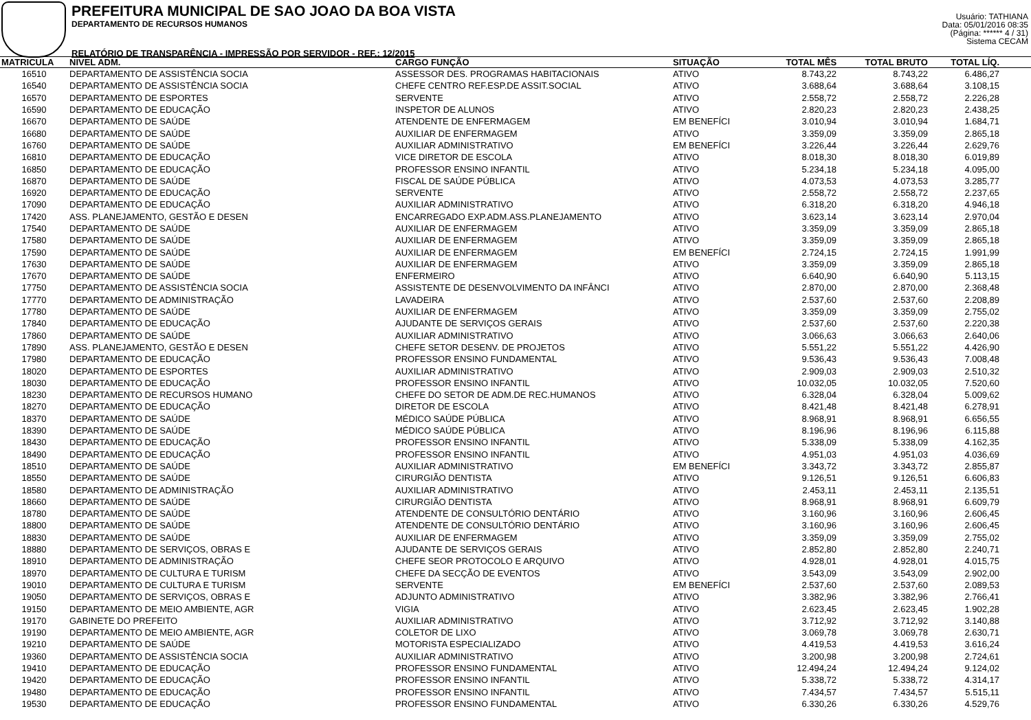PREFEITURA MUNICIPAL DE SAO JOAO DA BOA VISTA
DEPARTAMENTO DE RECURSOS HUMANOS
RELATÓRIO DE TRANSPARÊNCIA - IMPRESSÃO POR SERVIDOR - REF.: 12/2015
Usuário: TATHIANA
Data: 05/01/2016 08:35
(Página: ****** 4 / 31)
Sistema CECAM
| MATRICULA | NIVEL ADM. | CARGO FUNÇÃO | SITUAÇÃO | TOTAL MÊS | TOTAL BRUTO | TOTAL LÍQ. | |
| --- | --- | --- | --- | --- | --- | --- | --- |
| 16510 | DEPARTAMENTO DE ASSISTÊNCIA SOCIA | ASSESSOR DES. PROGRAMAS HABITACIONAIS | ATIVO | 8.743,22 | 8.743,22 | 6.486,27 | |
| 16540 | DEPARTAMENTO DE ASSISTÊNCIA SOCIA | CHEFE CENTRO REF.ESP.DE ASSIT.SOCIAL | ATIVO | 3.688,64 | 3.688,64 | 3.108,15 | |
| 16570 | DEPARTAMENTO DE ESPORTES | SERVENTE | ATIVO | 2.558,72 | 2.558,72 | 2.226,28 | |
| 16590 | DEPARTAMENTO DE EDUCAÇÃO | INSPETOR DE ALUNOS | ATIVO | 2.820,23 | 2.820,23 | 2.438,25 | |
| 16670 | DEPARTAMENTO DE SAÚDE | ATENDENTE DE ENFERMAGEM | EM BENEFÍCI | 3.010,94 | 3.010,94 | 1.684,71 | |
| 16680 | DEPARTAMENTO DE SAÚDE | AUXILIAR DE ENFERMAGEM | ATIVO | 3.359,09 | 3.359,09 | 2.865,18 | |
| 16760 | DEPARTAMENTO DE SAÚDE | AUXILIAR ADMINISTRATIVO | EM BENEFÍCI | 3.226,44 | 3.226,44 | 2.629,76 | |
| 16810 | DEPARTAMENTO DE EDUCAÇÃO | VICE DIRETOR DE ESCOLA | ATIVO | 8.018,30 | 8.018,30 | 6.019,89 | |
| 16850 | DEPARTAMENTO DE EDUCAÇÃO | PROFESSOR ENSINO INFANTIL | ATIVO | 5.234,18 | 5.234,18 | 4.095,00 | |
| 16870 | DEPARTAMENTO DE SAÚDE | FISCAL DE SAÚDE PÚBLICA | ATIVO | 4.073,53 | 4.073,53 | 3.285,77 | |
| 16920 | DEPARTAMENTO DE EDUCAÇÃO | SERVENTE | ATIVO | 2.558,72 | 2.558,72 | 2.237,65 | |
| 17090 | DEPARTAMENTO DE EDUCAÇÃO | AUXILIAR ADMINISTRATIVO | ATIVO | 6.318,20 | 6.318,20 | 4.946,18 | |
| 17420 | ASS. PLANEJAMENTO, GESTÃO E DESEN | ENCARREGADO EXP.ADM.ASS.PLANEJAMENTO | ATIVO | 3.623,14 | 3.623,14 | 2.970,04 | |
| 17540 | DEPARTAMENTO DE SAÚDE | AUXILIAR DE ENFERMAGEM | ATIVO | 3.359,09 | 3.359,09 | 2.865,18 | |
| 17580 | DEPARTAMENTO DE SAÚDE | AUXILIAR DE ENFERMAGEM | ATIVO | 3.359,09 | 3.359,09 | 2.865,18 | |
| 17590 | DEPARTAMENTO DE SAÚDE | AUXILIAR DE ENFERMAGEM | EM BENEFÍCI | 2.724,15 | 2.724,15 | 1.991,99 | |
| 17630 | DEPARTAMENTO DE SAÚDE | AUXILIAR DE ENFERMAGEM | ATIVO | 3.359,09 | 3.359,09 | 2.865,18 | |
| 17670 | DEPARTAMENTO DE SAÚDE | ENFERMEIRO | ATIVO | 6.640,90 | 6.640,90 | 5.113,15 | |
| 17750 | DEPARTAMENTO DE ASSISTÊNCIA SOCIA | ASSISTENTE DE DESENVOLVIMENTO DA INFÂNCI | ATIVO | 2.870,00 | 2.870,00 | 2.368,48 | |
| 17770 | DEPARTAMENTO DE ADMINISTRAÇÃO | LAVADEIRA | ATIVO | 2.537,60 | 2.537,60 | 2.208,89 | |
| 17780 | DEPARTAMENTO DE SAÚDE | AUXILIAR DE ENFERMAGEM | ATIVO | 3.359,09 | 3.359,09 | 2.755,02 | |
| 17840 | DEPARTAMENTO DE EDUCAÇÃO | AJUDANTE DE SERVIÇOS GERAIS | ATIVO | 2.537,60 | 2.537,60 | 2.220,38 | |
| 17860 | DEPARTAMENTO DE SAÚDE | AUXILIAR ADMINISTRATIVO | ATIVO | 3.066,63 | 3.066,63 | 2.640,06 | |
| 17890 | ASS. PLANEJAMENTO, GESTÃO E DESEN | CHEFE SETOR DESENV. DE PROJETOS | ATIVO | 5.551,22 | 5.551,22 | 4.426,90 | |
| 17980 | DEPARTAMENTO DE EDUCAÇÃO | PROFESSOR ENSINO FUNDAMENTAL | ATIVO | 9.536,43 | 9.536,43 | 7.008,48 | |
| 18020 | DEPARTAMENTO DE ESPORTES | AUXILIAR ADMINISTRATIVO | ATIVO | 2.909,03 | 2.909,03 | 2.510,32 | |
| 18030 | DEPARTAMENTO DE EDUCAÇÃO | PROFESSOR ENSINO INFANTIL | ATIVO | 10.032,05 | 10.032,05 | 7.520,60 | |
| 18230 | DEPARTAMENTO DE RECURSOS HUMANO | CHEFE DO SETOR DE ADM.DE REC.HUMANOS | ATIVO | 6.328,04 | 6.328,04 | 5.009,62 | |
| 18270 | DEPARTAMENTO DE EDUCAÇÃO | DIRETOR DE ESCOLA | ATIVO | 8.421,48 | 8.421,48 | 6.278,91 | |
| 18370 | DEPARTAMENTO DE SAÚDE | MÉDICO SAÚDE PÚBLICA | ATIVO | 8.968,91 | 8.968,91 | 6.656,55 | |
| 18390 | DEPARTAMENTO DE SAÚDE | MÉDICO SAÚDE PÚBLICA | ATIVO | 8.196,96 | 8.196,96 | 6.115,88 | |
| 18430 | DEPARTAMENTO DE EDUCAÇÃO | PROFESSOR ENSINO INFANTIL | ATIVO | 5.338,09 | 5.338,09 | 4.162,35 | |
| 18490 | DEPARTAMENTO DE EDUCAÇÃO | PROFESSOR ENSINO INFANTIL | ATIVO | 4.951,03 | 4.951,03 | 4.036,69 | |
| 18510 | DEPARTAMENTO DE SAÚDE | AUXILIAR ADMINISTRATIVO | EM BENEFÍCI | 3.343,72 | 3.343,72 | 2.855,87 | |
| 18550 | DEPARTAMENTO DE SAÚDE | CIRURGIÃO DENTISTA | ATIVO | 9.126,51 | 9.126,51 | 6.606,83 | |
| 18580 | DEPARTAMENTO DE ADMINISTRAÇÃO | AUXILIAR ADMINISTRATIVO | ATIVO | 2.453,11 | 2.453,11 | 2.135,51 | |
| 18660 | DEPARTAMENTO DE SAÚDE | CIRURGIÃO DENTISTA | ATIVO | 8.968,91 | 8.968,91 | 6.609,79 | |
| 18780 | DEPARTAMENTO DE SAÚDE | ATENDENTE DE CONSULTÓRIO DENTÁRIO | ATIVO | 3.160,96 | 3.160,96 | 2.606,45 | |
| 18800 | DEPARTAMENTO DE SAÚDE | ATENDENTE DE CONSULTÓRIO DENTÁRIO | ATIVO | 3.160,96 | 3.160,96 | 2.606,45 | |
| 18830 | DEPARTAMENTO DE SAÚDE | AUXILIAR DE ENFERMAGEM | ATIVO | 3.359,09 | 3.359,09 | 2.755,02 | |
| 18880 | DEPARTAMENTO DE SERVIÇOS, OBRAS E | AJUDANTE DE SERVIÇOS GERAIS | ATIVO | 2.852,80 | 2.852,80 | 2.240,71 | |
| 18910 | DEPARTAMENTO DE ADMINISTRAÇÃO | CHEFE SEOR PROTOCOLO E ARQUIVO | ATIVO | 4.928,01 | 4.928,01 | 4.015,75 | |
| 18970 | DEPARTAMENTO DE CULTURA E TURISM | CHEFE DA SECÇÃO DE EVENTOS | ATIVO | 3.543,09 | 3.543,09 | 2.902,00 | |
| 19010 | DEPARTAMENTO DE CULTURA E TURISM | SERVENTE | EM BENEFÍCI | 2.537,60 | 2.537,60 | 2.089,53 | |
| 19050 | DEPARTAMENTO DE SERVIÇOS, OBRAS E | ADJUNTO ADMINISTRATIVO | ATIVO | 3.382,96 | 3.382,96 | 2.766,41 | |
| 19150 | DEPARTAMENTO DE MEIO AMBIENTE, AGR | VIGIA | ATIVO | 2.623,45 | 2.623,45 | 1.902,28 | |
| 19170 | GABINETE DO PREFEITO | AUXILIAR ADMINISTRATIVO | ATIVO | 3.712,92 | 3.712,92 | 3.140,88 | |
| 19190 | DEPARTAMENTO DE MEIO AMBIENTE, AGR | COLETOR DE LIXO | ATIVO | 3.069,78 | 3.069,78 | 2.630,71 | |
| 19210 | DEPARTAMENTO DE SAÚDE | MOTORISTA ESPECIALIZADO | ATIVO | 4.419,53 | 4.419,53 | 3.616,24 | |
| 19360 | DEPARTAMENTO DE ASSISTÊNCIA SOCIA | AUXILIAR ADMINISTRATIVO | ATIVO | 3.200,98 | 3.200,98 | 2.724,61 | |
| 19410 | DEPARTAMENTO DE EDUCAÇÃO | PROFESSOR ENSINO FUNDAMENTAL | ATIVO | 12.494,24 | 12.494,24 | 9.124,02 | |
| 19420 | DEPARTAMENTO DE EDUCAÇÃO | PROFESSOR ENSINO INFANTIL | ATIVO | 5.338,72 | 5.338,72 | 4.314,17 | |
| 19480 | DEPARTAMENTO DE EDUCAÇÃO | PROFESSOR ENSINO INFANTIL | ATIVO | 7.434,57 | 7.434,57 | 5.515,11 | |
| 19530 | DEPARTAMENTO DE EDUCAÇÃO | PROFESSOR ENSINO FUNDAMENTAL | ATIVO | 6.330,26 | 6.330,26 | 4.529,76 | |